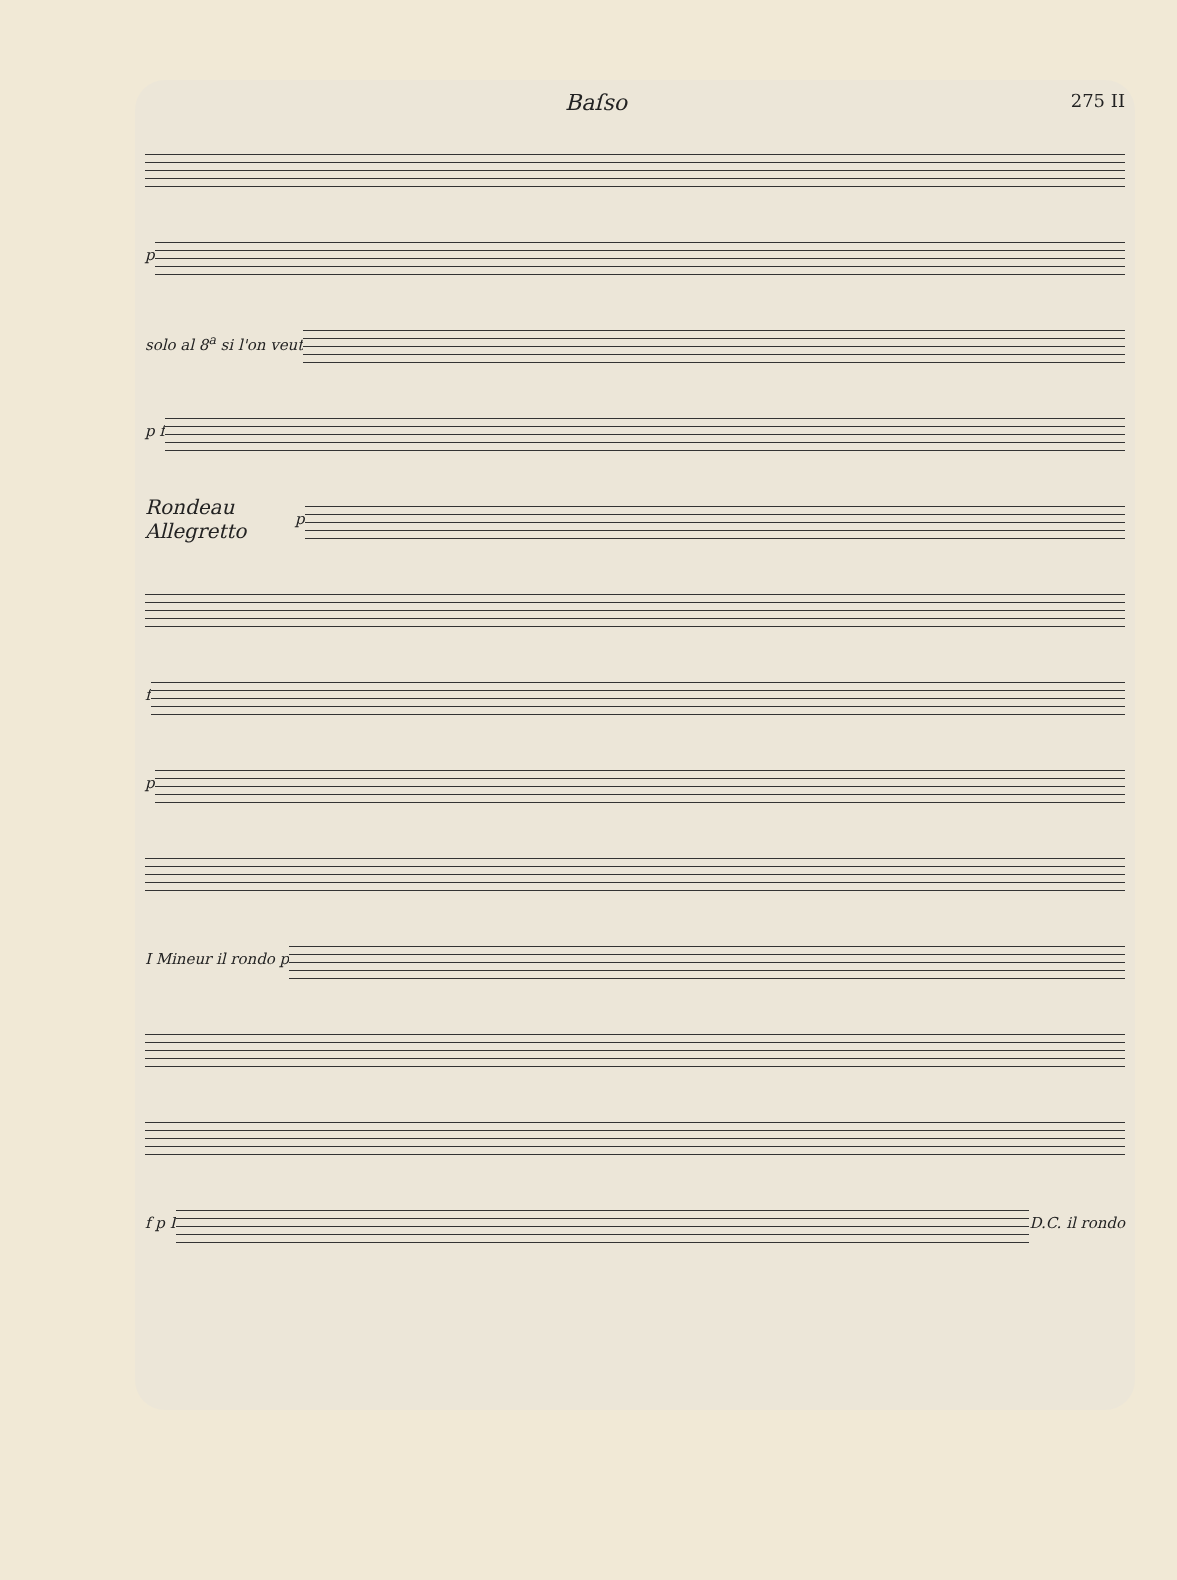Baſso
275 II
p
solo al 8<sup>a</sup> si l'on veut
p f
Rondeau Allegretto
p
f
p
I Mineur il rondo p
f p I D.C. il rondo